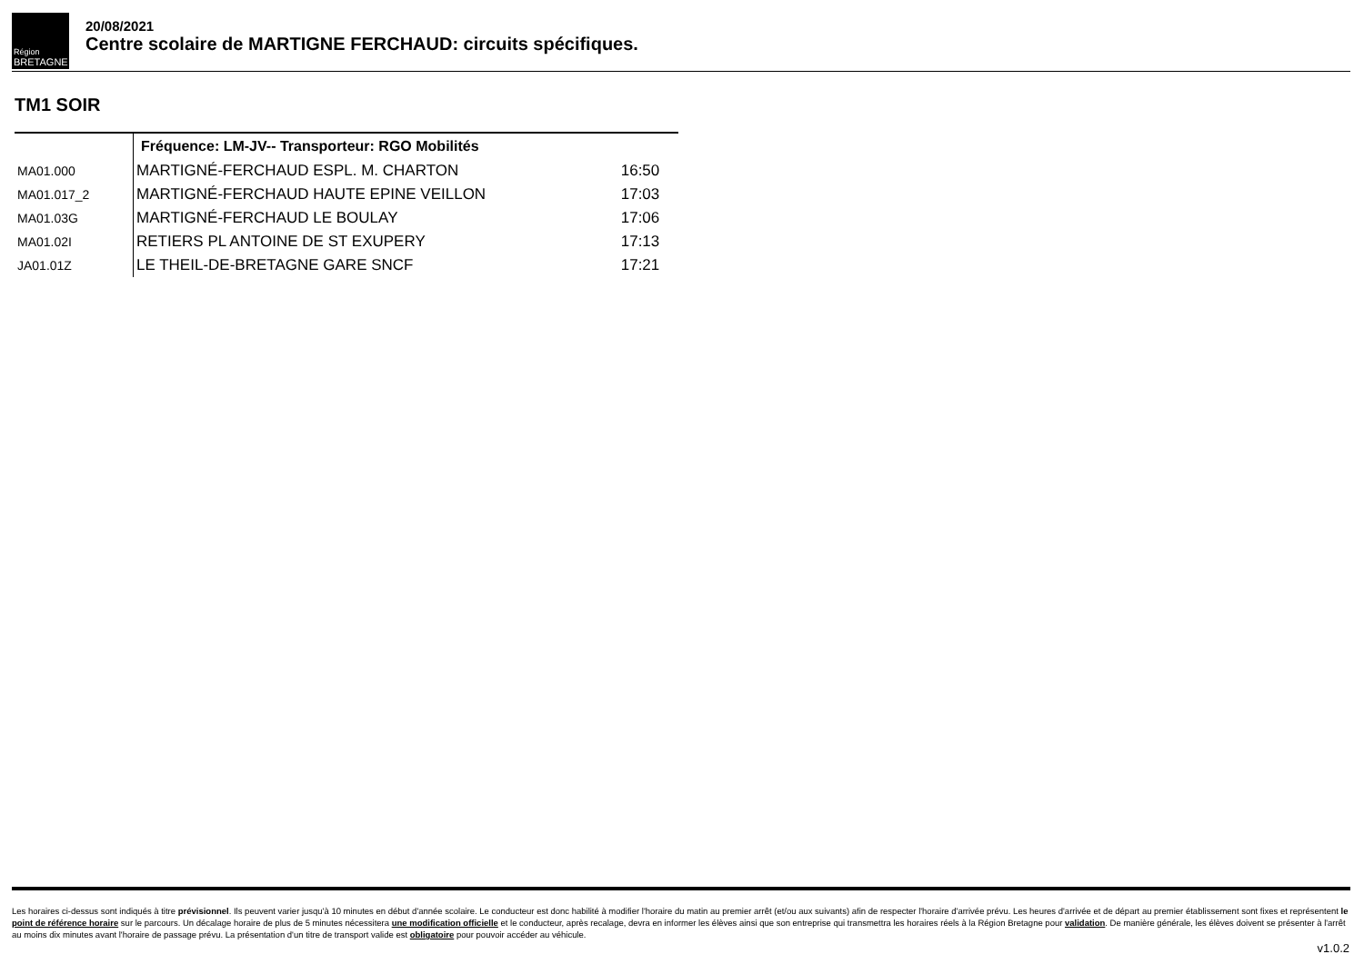Région
BRETAGNE
20/08/2021
Centre scolaire de MARTIGNE FERCHAUD: circuits spécifiques.
TM1 SOIR
| | Fréquence: LM-JV-- Transporteur: RGO Mobilités | |
| MA01.000 | MARTIGNÉ-FERCHAUD ESPL. M. CHARTON | 16:50 |
| MA01.017_2 | MARTIGNÉ-FERCHAUD HAUTE EPINE VEILLON | 17:03 |
| MA01.03G | MARTIGNÉ-FERCHAUD LE BOULAY | 17:06 |
| MA01.02I | RETIERS PL ANTOINE DE ST EXUPERY | 17:13 |
| JA01.01Z | LE THEIL-DE-BRETAGNE GARE SNCF | 17:21 |
Les horaires ci-dessus sont indiqués à titre prévisionnel. Ils peuvent varier jusqu'à 10 minutes en début d'année scolaire. Le conducteur est donc habilité à modifier l'horaire du matin au premier arrêt (et/ou aux suivants) afin de respecter l'horaire d'arrivée prévu. Les heures d'arrivée et de départ au premier établissement sont fixes et représentent le point de référence horaire sur le parcours. Un décalage horaire de plus de 5 minutes nécessitera une modification officielle et le conducteur, après recalage, devra en informer les élèves ainsi que son entreprise qui transmettra les horaires réels à la Région Bretagne pour validation. De manière générale, les élèves doivent se présenter à l'arrêt au moins dix minutes avant l'horaire de passage prévu. La présentation d'un titre de transport valide est obligatoire pour pouvoir accéder au véhicule.
v1.0.2